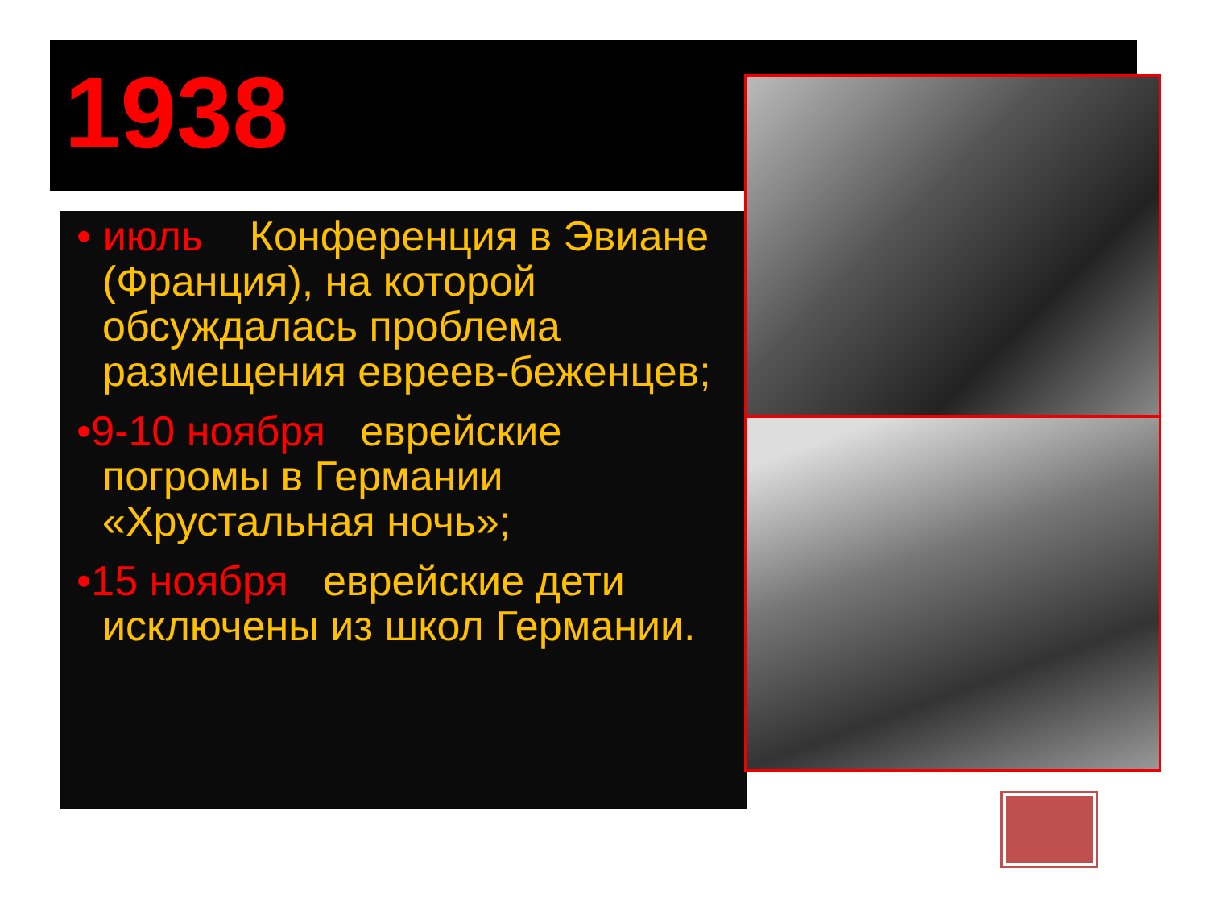1938
• июль Конференция в Эвиане (Франция), на которой обсуждалась проблема размещения евреев-беженцев;
•9-10 ноября еврейские погромы в Германии «Хрустальная ночь»;
•15 ноября еврейские дети исключены из школ Германии.